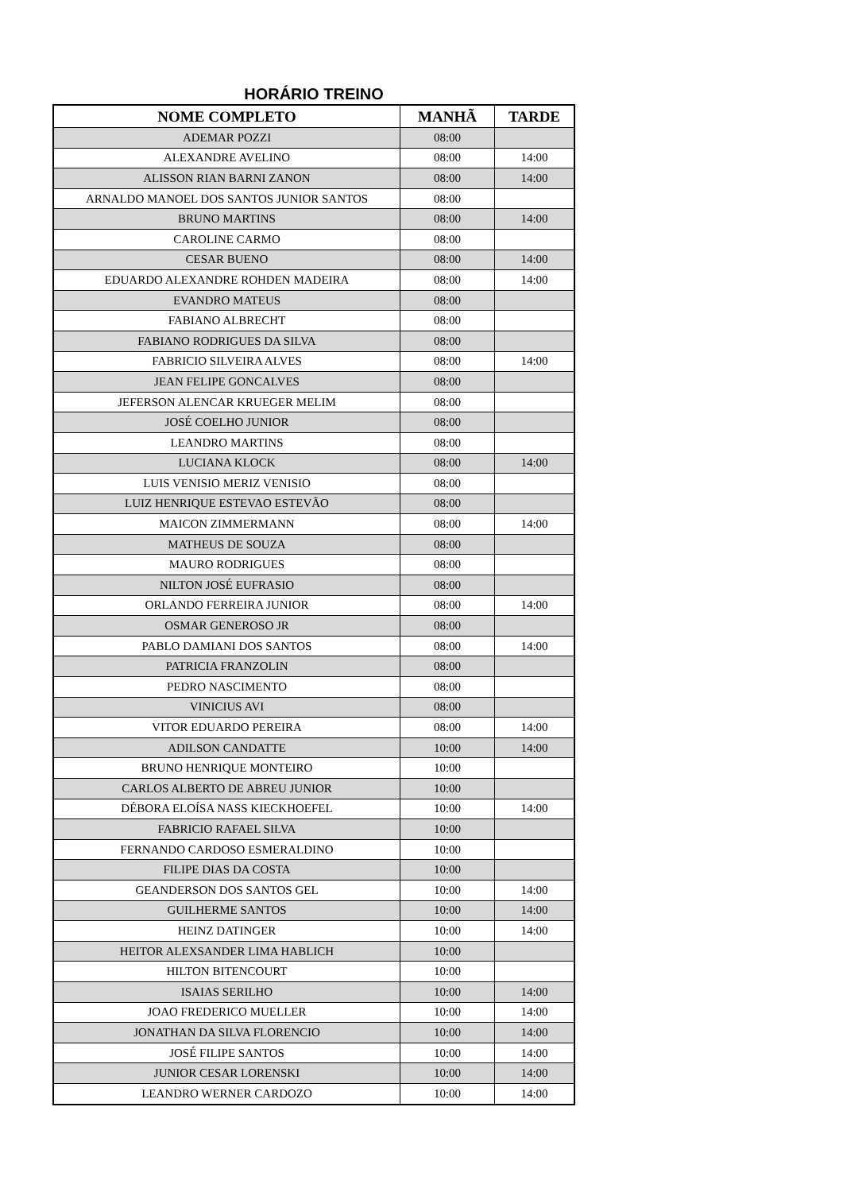HORÁRIO TREINO
| NOME COMPLETO | MANHÃ | TARDE |
| --- | --- | --- |
| ADEMAR POZZI | 08:00 | |
| ALEXANDRE AVELINO | 08:00 | 14:00 |
| ALISSON RIAN BARNI ZANON | 08:00 | 14:00 |
| ARNALDO MANOEL DOS SANTOS JUNIOR SANTOS | 08:00 | |
| BRUNO MARTINS | 08:00 | 14:00 |
| CAROLINE CARMO | 08:00 | |
| CESAR BUENO | 08:00 | 14:00 |
| EDUARDO ALEXANDRE ROHDEN MADEIRA | 08:00 | 14:00 |
| EVANDRO MATEUS | 08:00 | |
| FABIANO ALBRECHT | 08:00 | |
| FABIANO RODRIGUES DA SILVA | 08:00 | |
| FABRICIO SILVEIRA ALVES | 08:00 | 14:00 |
| JEAN FELIPE GONCALVES | 08:00 | |
| JEFERSON ALENCAR KRUEGER MELIM | 08:00 | |
| JOSÉ COELHO JUNIOR | 08:00 | |
| LEANDRO MARTINS | 08:00 | |
| LUCIANA KLOCK | 08:00 | 14:00 |
| LUIS VENISIO MERIZ VENISIO | 08:00 | |
| LUIZ HENRIQUE ESTEVAO ESTEVÃO | 08:00 | |
| MAICON ZIMMERMANN | 08:00 | 14:00 |
| MATHEUS DE SOUZA | 08:00 | |
| MAURO RODRIGUES | 08:00 | |
| NILTON JOSÉ EUFRASIO | 08:00 | |
| ORLANDO FERREIRA JUNIOR | 08:00 | 14:00 |
| OSMAR GENEROSO JR | 08:00 | |
| PABLO DAMIANI DOS SANTOS | 08:00 | 14:00 |
| PATRICIA FRANZOLIN | 08:00 | |
| PEDRO NASCIMENTO | 08:00 | |
| VINICIUS AVI | 08:00 | |
| VITOR EDUARDO PEREIRA | 08:00 | 14:00 |
| ADILSON CANDATTE | 10:00 | 14:00 |
| BRUNO HENRIQUE MONTEIRO | 10:00 | |
| CARLOS ALBERTO DE ABREU JUNIOR | 10:00 | |
| DÉBORA ELOÍSA NASS KIECKHOEFEL | 10:00 | 14:00 |
| FABRICIO RAFAEL SILVA | 10:00 | |
| FERNANDO CARDOSO ESMERALDINO | 10:00 | |
| FILIPE DIAS DA COSTA | 10:00 | |
| GEANDERSON DOS SANTOS GEL | 10:00 | 14:00 |
| GUILHERME SANTOS | 10:00 | 14:00 |
| HEINZ DATINGER | 10:00 | 14:00 |
| HEITOR ALEXSANDER LIMA HABLICH | 10:00 | |
| HILTON BITENCOURT | 10:00 | |
| ISAIAS SERILHO | 10:00 | 14:00 |
| JOAO FREDERICO MUELLER | 10:00 | 14:00 |
| JONATHAN DA SILVA FLORENCIO | 10:00 | 14:00 |
| JOSÉ FILIPE SANTOS | 10:00 | 14:00 |
| JUNIOR CESAR LORENSKI | 10:00 | 14:00 |
| LEANDRO WERNER CARDOZO | 10:00 | 14:00 |